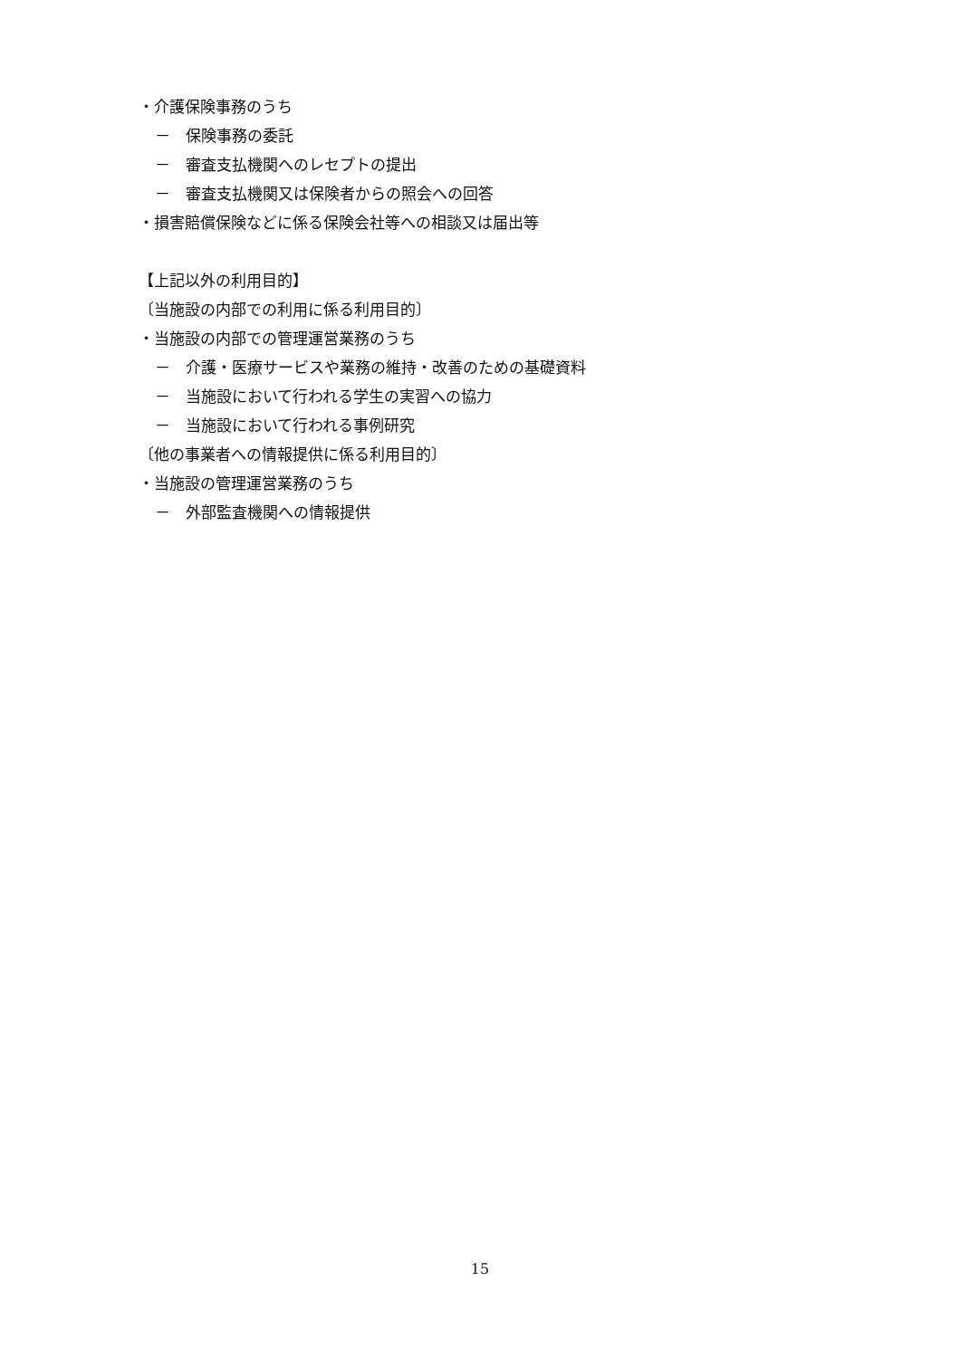・介護保険事務のうち
－　保険事務の委託
－　審査支払機関へのレセプトの提出
－　審査支払機関又は保険者からの照会への回答
・損害賠償保険などに係る保険会社等への相談又は届出等
【上記以外の利用目的】
〔当施設の内部での利用に係る利用目的〕
・当施設の内部での管理運営業務のうち
－　介護・医療サービスや業務の維持・改善のための基礎資料
－　当施設において行われる学生の実習への協力
－　当施設において行われる事例研究
〔他の事業者への情報提供に係る利用目的〕
・当施設の管理運営業務のうち
－　外部監査機関への情報提供
15